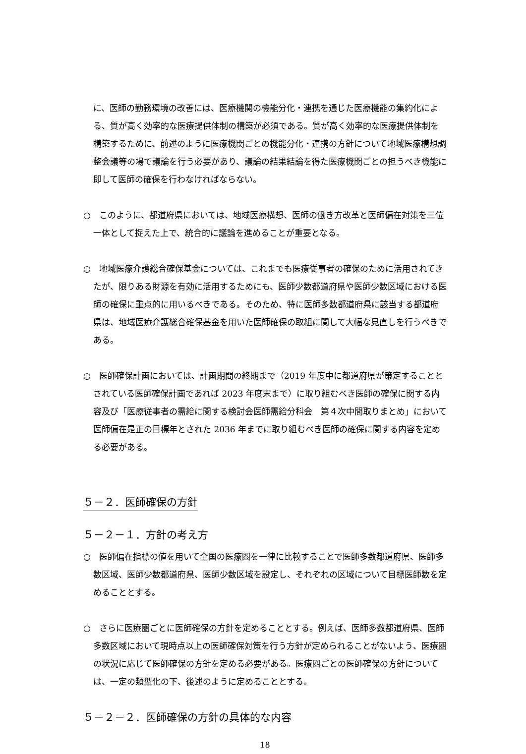に、医師の勤務環境の改善には、医療機関の機能分化・連携を通じた医療機能の集約化による、質が高く効率的な医療提供体制の構築が必須である。質が高く効率的な医療提供体制を構築するために、前述のように医療機関ごとの機能分化・連携の方針について地域医療構想調整会議等の場で議論を行う必要があり、議論の結果結論を得た医療機関ごとの担うべき機能に即して医師の確保を行わなければならない。
○　このように、都道府県においては、地域医療構想、医師の働き方改革と医師偏在対策を三位一体として捉えた上で、統合的に議論を進めることが重要となる。
○　地域医療介護総合確保基金については、これまでも医療従事者の確保のために活用されてきたが、限りある財源を有効に活用するためにも、医師少数都道府県や医師少数区域における医師の確保に重点的に用いるべきである。そのため、特に医師多数都道府県に該当する都道府県は、地域医療介護総合確保基金を用いた医師確保の取組に関して大幅な見直しを行うべきである。
○　医師確保計画においては、計画期間の終期まで（2019 年度中に都道府県が策定することとされている医師確保計画であれば 2023 年度末まで）に取り組むべき医師の確保に関する内容及び「医療従事者の需給に関する検討会医師需給分科会　第４次中間取りまとめ」において医師偏在是正の目標年とされた 2036 年までに取り組むべき医師の確保に関する内容を定める必要がある。
５－２．医師確保の方針
５－２－１．方針の考え方
○　医師偏在指標の値を用いて全国の医療圏を一律に比較することで医師多数都道府県、医師多数区域、医師少数都道府県、医師少数区域を設定し、それぞれの区域について目標医師数を定めることとする。
○　さらに医療圏ごとに医師確保の方針を定めることとする。例えば、医師多数都道府県、医師多数区域において現時点以上の医師確保対策を行う方針が定められることがないよう、医療圏の状況に応じて医師確保の方針を定める必要がある。医療圏ごとの医師確保の方針については、一定の類型化の下、後述のように定めることとする。
５－２－２．医師確保の方針の具体的な内容
18